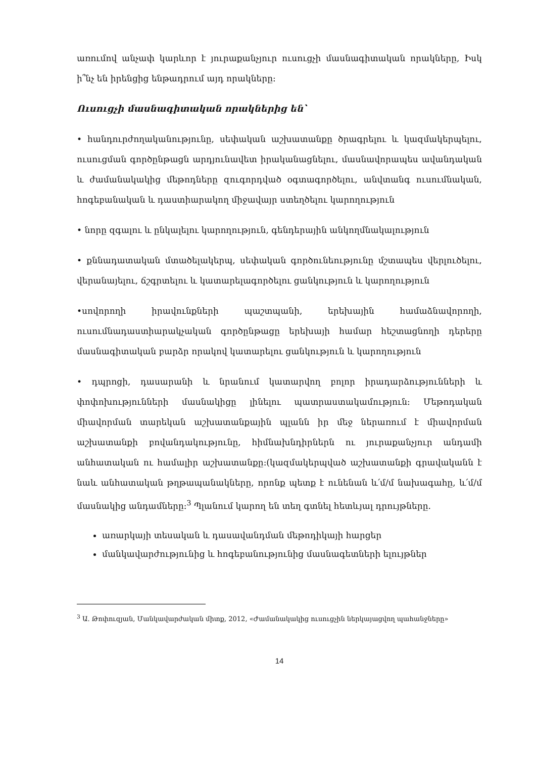առումով անչափ կարևոր է յուրաքանչյուր ուսուցչի մասնագիտական որակները, Իսկ ի՞նչ են իրենցից ենթադրում այդ որակները:
Ուսուցչի մասնագիտական որակներից են՝
• հանդուրժողականությունը, սեփական աշխատանքը ծրագրելու և կազմակերպելու, ուսուցման գործընթացն արդյունավետ իրականացնելու, մասնավորապես ավանդական և ժամանակակից մեթոդները զուգորդված օգտագործելու, անվտանգ ուսումնական, հոգեբանական և դաստիարակող միջավայր ստեղծելու կարողություն
• նորը զգալու և ընկալելու կարողություն, գենդերային անկողմնակալություն
• քննադատական մտածելակերպ, սեփական գործունեությունը մշտապես վերլուծելու, վերանայելու, ճշգրտելու և կատարելագործելու ցանկություն և կարողություն
•սովորողի իրավունքների պաշտպանի, երեխային համաձնավորողի, ուսումնադաստիարակչական գործընթացը երեխայի համար հեշտացնողի դերերը մասնագիտական բարձր որակով կատարելու ցանկություն և կարողություն
• դպրոցի, դասարանի և նրանում կատարվող բոլոր իրադարձությունների և փոփոխությունների մասնակիցը լինելու պատրաստակամություն: Մեթոդական միավորման տարեկան աշխատանքային պլանն իր մեջ ներառում է միավորման աշխատանքի բովանդակությունը, հիմնախնդիրներն ու յուրաքանչյուր անդամի անհատական ու համալիր աշխատանքը:(կազմակերպված աշխատանքի գրավականն է նաև անհատական թղթապանակները, որոնք պետք է ունենան և՛մ/մ նախագահը, և՛մ/մ մասնակից անդամները:<sup>3</sup> Պլանում կարող են տեղ գտնել հետևյալ դրույթները.
առարկայի տեսական և դասավանդման մեթոդիկայի հարցեր
մանկավարժությունից և հոգեբանությունից մասնագետների ելույթներ
<sup>3</sup> Ա. Թոփուզյան, Մանկավարժական միտք, 2012, «Ժամանակակից ուսուցչին ներկայացվող պահանջները»
14